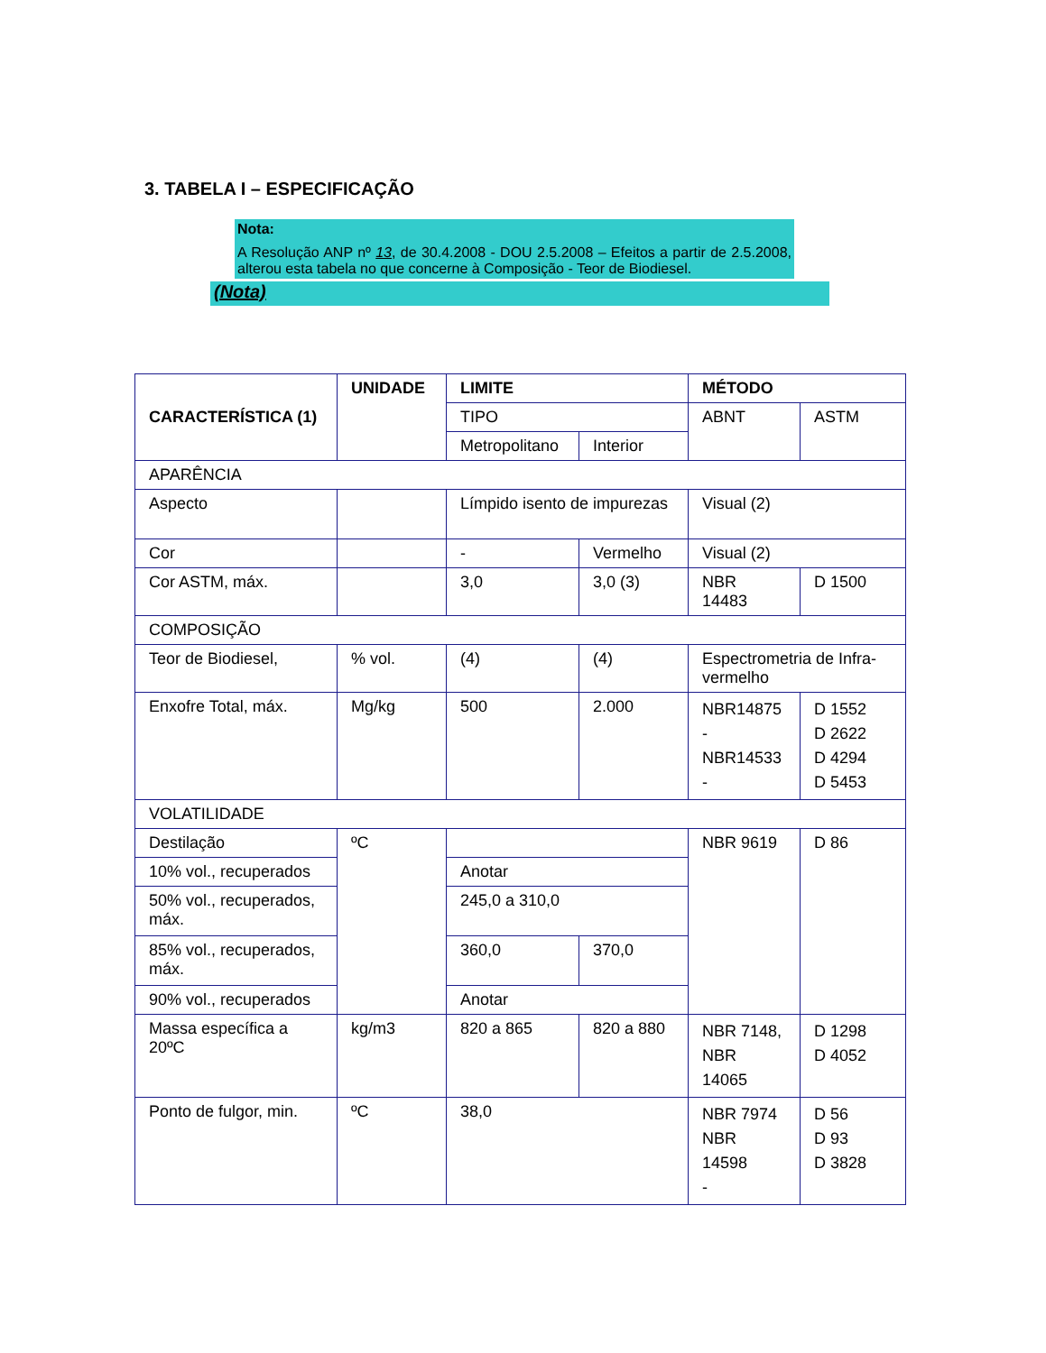3. TABELA I – ESPECIFICAÇÃO
Nota:
A Resolução ANP nº 13, de 30.4.2008 - DOU 2.5.2008 – Efeitos a partir de 2.5.2008, alterou esta tabela no que concerne à Composição - Teor de Biodiesel.
(Nota)
| CARACTERÍSTICA (1) | UNIDADE | LIMITE | | MÉTODO | |
| --- | --- | --- | --- | --- | --- |
| | | TIPO | | ABNT | ASTM |
| | | Metropolitano | Interior | | |
| APARÊNCIA | | | | | |
| Aspecto | | Límpido isento de impurezas | | Visual (2) | |
| Cor | | - | Vermelho | Visual (2) | |
| Cor ASTM, máx. | | 3,0 | 3,0 (3) | NBR 14483 | D 1500 |
| COMPOSIÇÃO | | | | | |
| Teor de Biodiesel, | % vol. | (4) | (4) | Espectrometria de Infra-vermelho | |
| Enxofre Total, máx. | Mg/kg | 500 | 2.000 | NBR14875 - NBR14533 - | D 1552 D 2622 D 4294 D 5453 |
| VOLATILIDADE | | | | | |
| Destilação | ºC | | | NBR 9619 | D 86 |
| 10% vol., recuperados | | Anotar | | | |
| 50% vol., recuperados, máx. | | 245,0 a 310,0 | | | |
| 85% vol., recuperados, máx. | | 360,0 | 370,0 | | |
| 90% vol., recuperados | | Anotar | | | |
| Massa específica a 20ºC | kg/m3 | 820 a 865 | 820 a 880 | NBR 7148, NBR 14065 | D 1298 D 4052 |
| Ponto de fulgor, min. | ºC | 38,0 | | NBR 7974 NBR 14598 - | D 56 D 93 D 3828 |